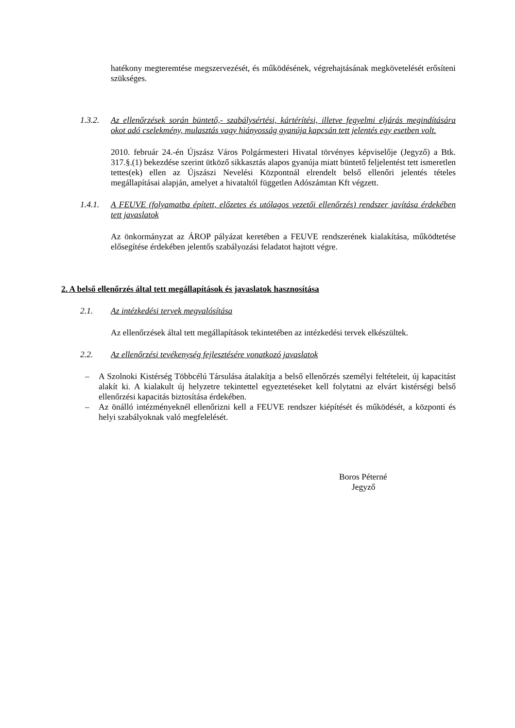hatékony megteremtése megszervezését, és működésének, végrehajtásának megkövetelését erősíteni szükséges.
1.3.2. Az ellenőrzések során büntető,- szabálysértési, kártérítési, illetve fegyelmi eljárás megindítására okot adó cselekmény, mulasztás vagy hiányosság gyanúja kapcsán tett jelentés egy esetben volt.
2010. február 24.-én Újszász Város Polgármesteri Hivatal törvényes képviselője (Jegyző) a Btk. 317.§.(1) bekezdése szerint ütköző sikkasztás alapos gyanúja miatt büntető feljelentést tett ismeretlen tettes(ek) ellen az Újszászi Nevelési Központnál elrendelt belső ellenőri jelentés tételes megállapításai alapján, amelyet a hivataltól független Adószámtan Kft végzett.
1.4.1. A FEUVE (folyamatba épített, előzetes és utólagos vezetői ellenőrzés) rendszer javítása érdekében tett javaslatok
Az önkormányzat az ÁROP pályázat keretében a FEUVE rendszerének kialakítása, működtetése elősegítése érdekében jelentős szabályozási feladatot hajtott végre.
2. A belső ellenőrzés által tett megállapítások és javaslatok hasznosítása
2.1. Az intézkedési tervek megvalósítása
Az ellenőrzések által tett megállapítások tekintetében az intézkedési tervek elkészültek.
2.2. Az ellenőrzési tevékenység fejlesztésére vonatkozó javaslatok
– A Szolnoki Kistérség Többcélú Társulása átalakítja a belső ellenőrzés személyi feltételeit, új kapacitást alakít ki. A kialakult új helyzetre tekintettel egyeztetéseket kell folytatni az elvárt kistérségi belső ellenőrzési kapacitás biztosítása érdekében.
– Az önálló intézményeknél ellenőrizni kell a FEUVE rendszer kiépítését és működését, a központi és helyi szabályoknak való megfelelését.
Boros Péterné
Jegyző